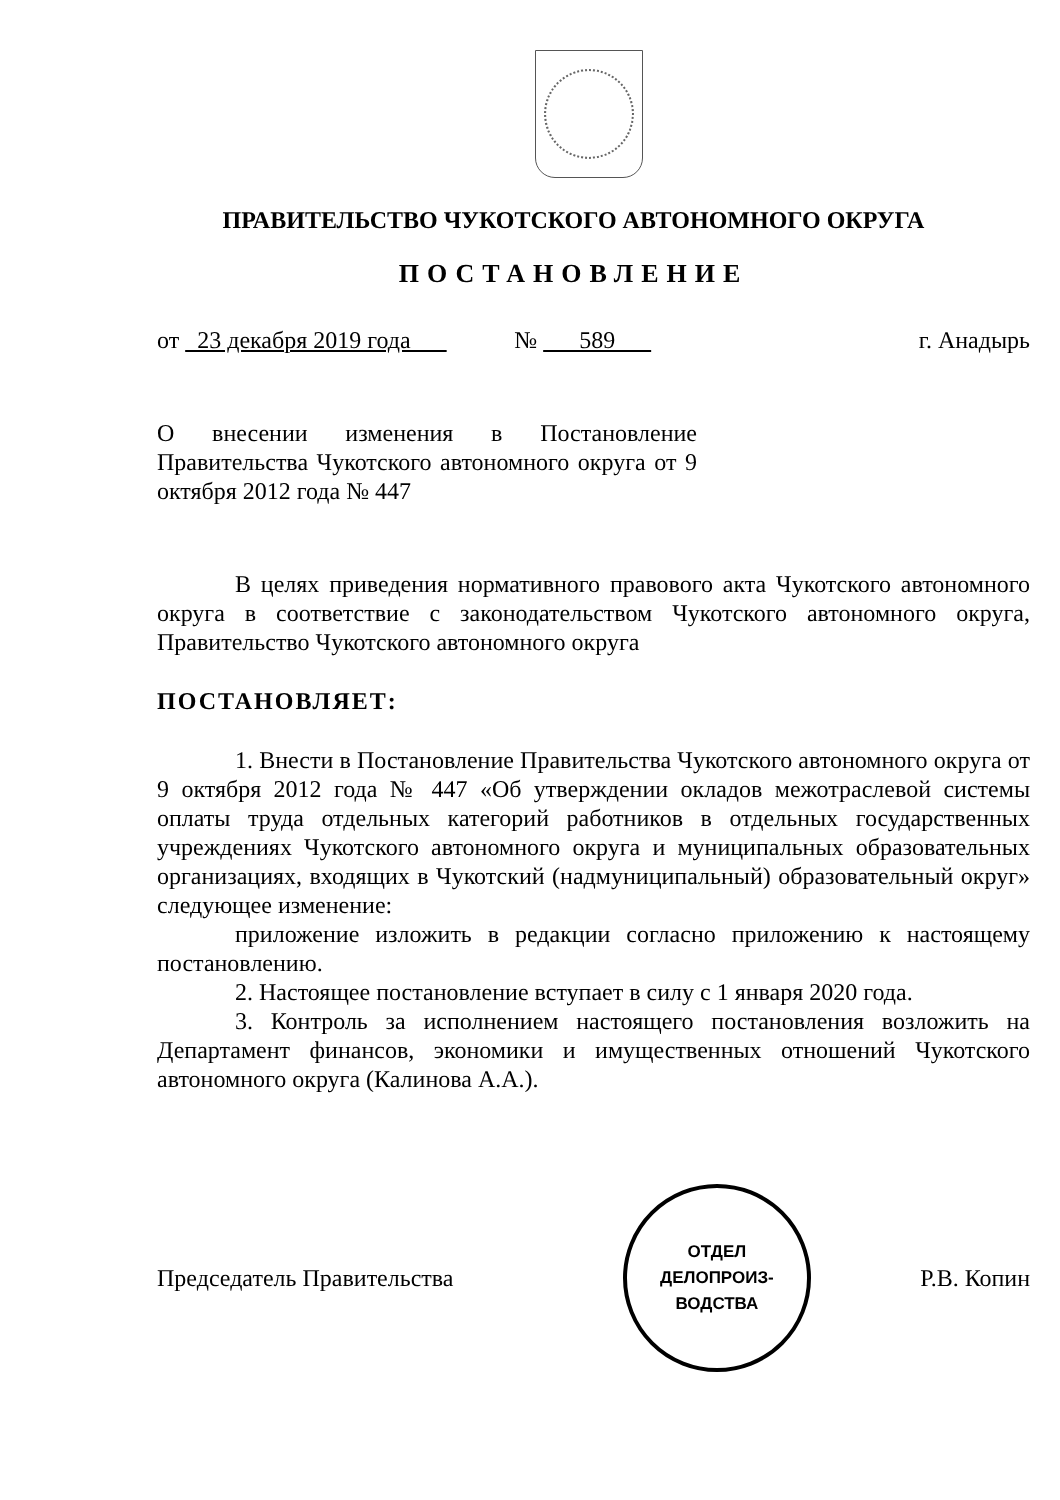ПРАВИТЕЛЬСТВО ЧУКОТСКОГО АВТОНОМНОГО ОКРУГА
ПОСТАНОВЛЕНИЕ
от 23 декабря 2019 года № 589 г. Анадырь
О внесении изменения в Постановление Правительства Чукотского автономного округа от 9 октября 2012 года № 447
В целях приведения нормативного правового акта Чукотского автономного округа в соответствие с законодательством Чукотского автономного округа, Правительство Чукотского автономного округа
ПОСТАНОВЛЯЕТ:
1. Внести в Постановление Правительства Чукотского автономного округа от 9 октября 2012 года № 447 «Об утверждении окладов межотраслевой системы оплаты труда отдельных категорий работников в отдельных государственных учреждениях Чукотского автономного округа и муниципальных образовательных организациях, входящих в Чукотский (надмуниципальный) образовательный округ» следующее изменение:
приложение изложить в редакции согласно приложению к настоящему постановлению.
2. Настоящее постановление вступает в силу с 1 января 2020 года.
3. Контроль за исполнением настоящего постановления возложить на Департамент финансов, экономики и имущественных отношений Чукотского автономного округа (Калинова А.А.).
Председатель Правительства
ОТДЕЛ
ДЕЛОПРОИЗ-
ВОДСТВА
Р.В. Копин